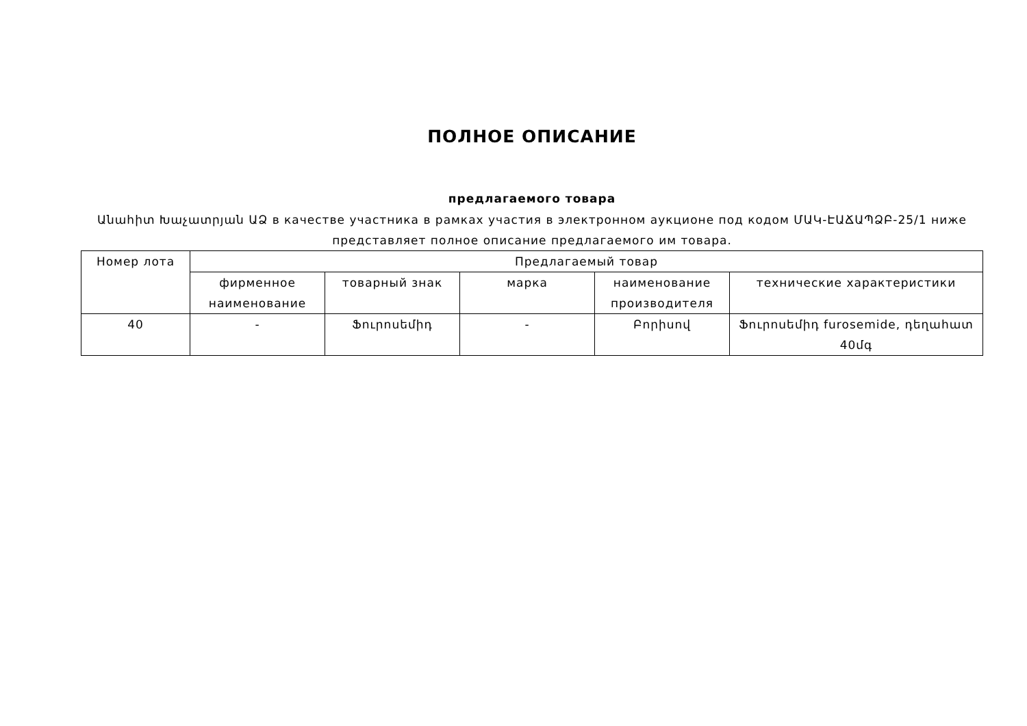ПОЛНОЕ ОПИСАНИЕ
предлагаемого товара
Անահիտ Խաչատրյան ԱՁ в качестве участника в рамках участия в электронном аукционе под кодом ՄԱԿ-ԷԱՃԱՊՁԲ-25/1 ниже представляет полное описание предлагаемого им товара.
| Номер лота | Предлагаемый товар | | | | |
| --- | --- | --- | --- | --- | --- |
| | фирменное наименование | товарный знак | марка | наименование производителя | технические характеристики |
| 40 | - | Ֆուրոսեմիդ | - | Բորիսով | Ֆուրոսեմիդ furosemide, դեղահատ 40մգ |